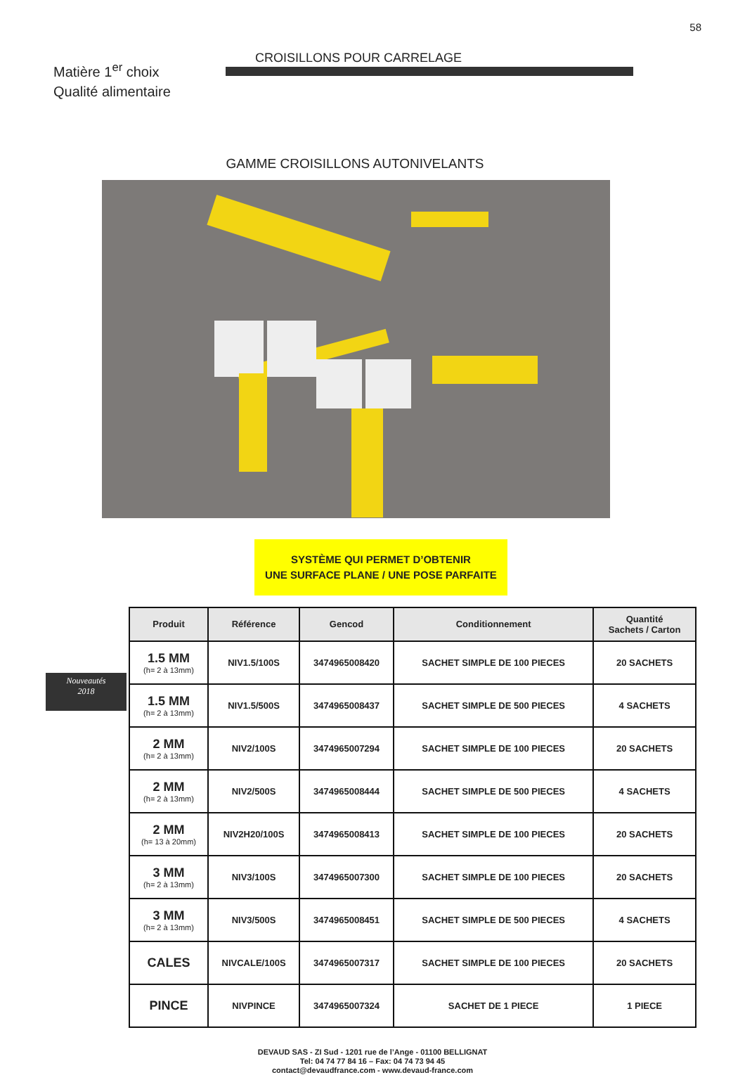58
Matière 1<sup>er</sup> choix
Qualité alimentaire
CROISILLONS POUR CARRELAGE
GAMME CROISILLONS AUTONIVELANTS
SYSTÈME QUI PERMET D’OBTENIR
UNE SURFACE PLANE / UNE POSE PARFAITE
Nouveautés
2018
| Produit | Référence | Gencod | Conditionnement | Quantité Sachets / Carton |
| --- | --- | --- | --- | --- |
| 1.5 MM (h= 2 à 13mm) | NIV1.5/100S | 3474965008420 | SACHET SIMPLE DE 100 PIECES | 20 SACHETS |
| 1.5 MM (h= 2 à 13mm) | NIV1.5/500S | 3474965008437 | SACHET SIMPLE DE 500 PIECES | 4 SACHETS |
| 2 MM (h= 2 à 13mm) | NIV2/100S | 3474965007294 | SACHET SIMPLE DE 100 PIECES | 20 SACHETS |
| 2 MM (h= 2 à 13mm) | NIV2/500S | 3474965008444 | SACHET SIMPLE DE 500 PIECES | 4 SACHETS |
| 2 MM (h= 13 à 20mm) | NIV2H20/100S | 3474965008413 | SACHET SIMPLE DE 100 PIECES | 20 SACHETS |
| 3 MM (h= 2 à 13mm) | NIV3/100S | 3474965007300 | SACHET SIMPLE DE 100 PIECES | 20 SACHETS |
| 3 MM (h= 2 à 13mm) | NIV3/500S | 3474965008451 | SACHET SIMPLE DE 500 PIECES | 4 SACHETS |
| CALES | NIVCALE/100S | 3474965007317 | SACHET SIMPLE DE 100 PIECES | 20 SACHETS |
| PINCE | NIVPINCE | 3474965007324 | SACHET DE 1 PIECE | 1 PIECE |
DEVAUD SAS - ZI Sud - 1201 rue de l’Ange - 01100 BELLIGNAT
Tel: 04 74 77 84 16 – Fax: 04 74 73 94 45
contact@devaudfrance.com - www.devaud-france.com